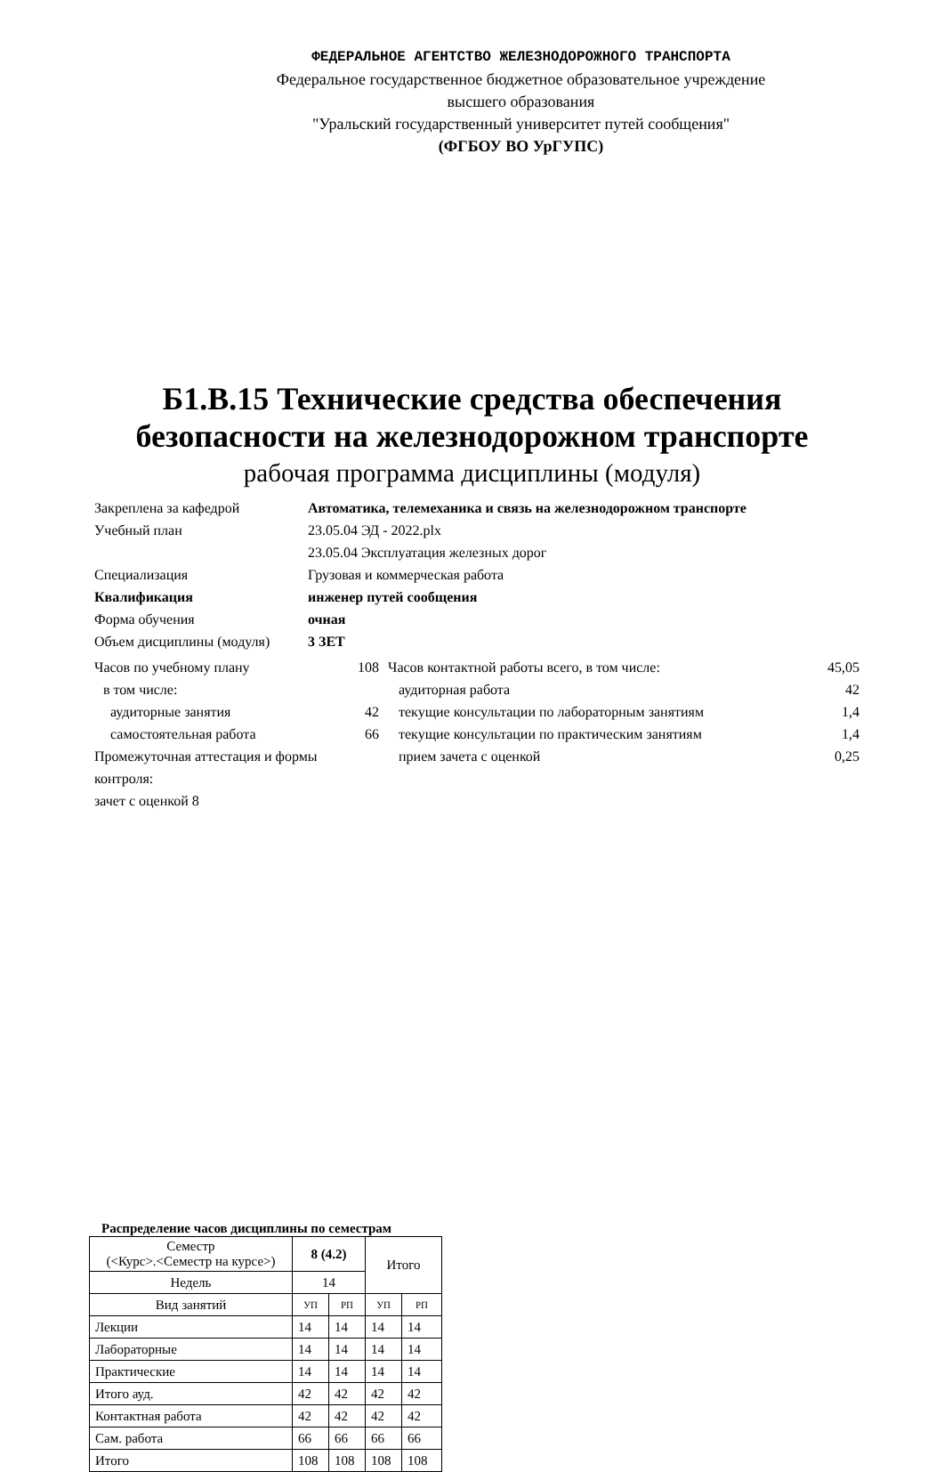ФЕДЕРАЛЬНОЕ АГЕНТСТВО ЖЕЛЕЗНОДОРОЖНОГО ТРАНСПОРТА
Федеральное государственное бюджетное образовательное учреждение
высшего образования
"Уральский государственный университет путей сообщения"
(ФГБОУ ВО УрГУПС)
Б1.В.15 Технические средства обеспечения
безопасности на железнодорожном транспорте
рабочая программа дисциплины (модуля)
Закреплена за кафедрой Автоматика, телемеханика и связь на железнодорожном транспорте
Учебный план 23.05.04 ЭД - 2022.plx
23.05.04 Эксплуатация железных дорог
Специализация Грузовая и коммерческая работа
Квалификация инженер путей сообщения
Форма обучения очная
Объем дисциплины (модуля) 3 ЗЕТ
Часов по учебному плану 108
в том числе:
аудиторные занятия 42
самостоятельная работа 66
Промежуточная аттестация и формы контроля:
зачет с оценкой 8
Часов контактной работы всего, в том числе: 45,05
аудиторная работа 42
текущие консультации по лабораторным занятиям 1,4
текущие консультации по практическим занятиям 1,4
прием зачета с оценкой 0,25
Распределение часов дисциплины по семестрам
| Семестр (<Курс>.<Семестр на курсе>) | 8 (4.2) | | Итого | |
| Недель | 14 | | | |
| Вид занятий | УП | РП | УП | РП |
| Лекции | 14 | 14 | 14 | 14 |
| Лабораторные | 14 | 14 | 14 | 14 |
| Практические | 14 | 14 | 14 | 14 |
| Итого ауд. | 42 | 42 | 42 | 42 |
| Контактная работа | 42 | 42 | 42 | 42 |
| Сам. работа | 66 | 66 | 66 | 66 |
| Итого | 108 | 108 | 108 | 108 |